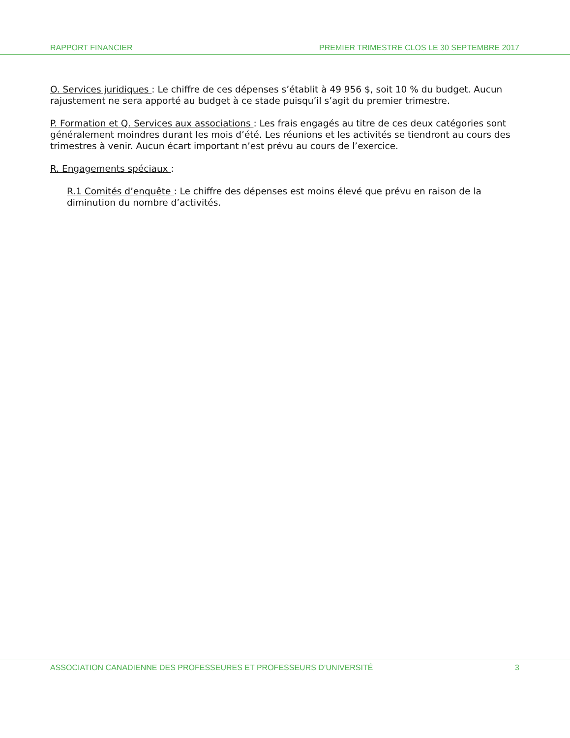RAPPORT FINANCIER
PREMIER TRIMESTRE CLOS LE 30 SEPTEMBRE 2017
O. Services juridiques : Le chiffre de ces dépenses s’établit à 49 956 $, soit 10 % du budget. Aucun rajustement ne sera apporté au budget à ce stade puisqu’il s’agit du premier trimestre.
P. Formation et Q. Services aux associations : Les frais engagés au titre de ces deux catégories sont généralement moindres durant les mois d’été. Les réunions et les activités se tiendront au cours des trimestres à venir. Aucun écart important n’est prévu au cours de l’exercice.
R. Engagements spéciaux :
R.1 Comités d’enquête : Le chiffre des dépenses est moins élevé que prévu en raison de la diminution du nombre d’activités.
ASSOCIATION CANADIENNE DES PROFESSEURES ET PROFESSEURS D’UNIVERSITÉ
3